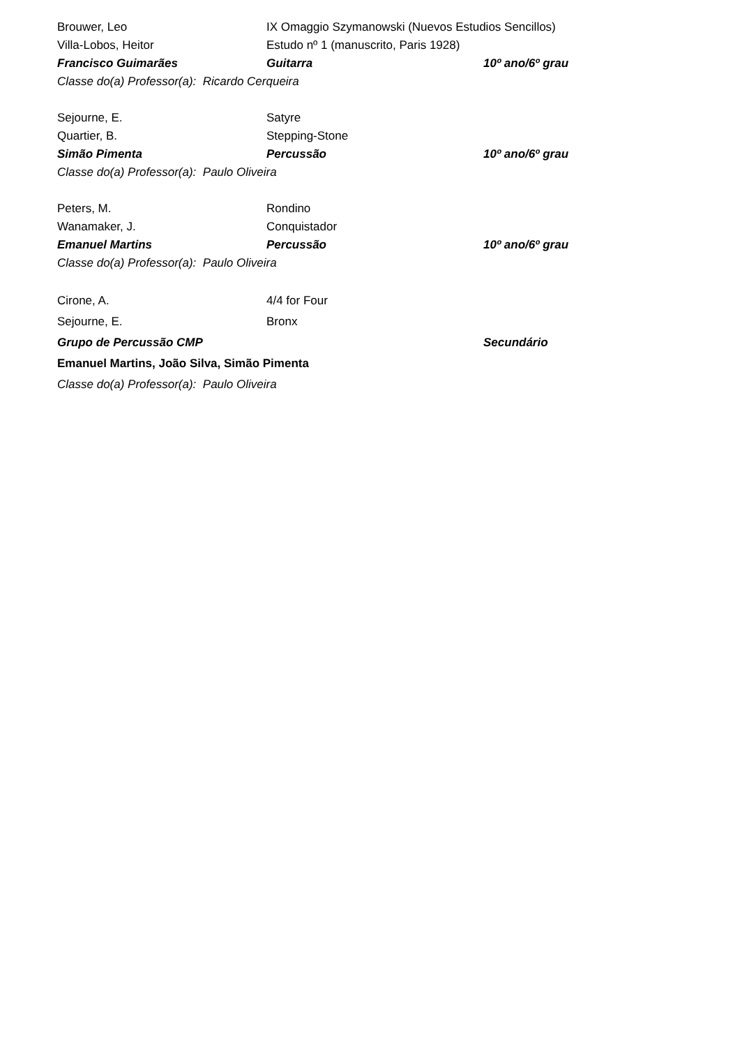Brouwer, Leo IX Omaggio Szymanowski (Nuevos Estudios Sencillos)
Villa-Lobos, Heitor Estudo nº 1 (manuscrito, Paris 1928)
Francisco Guimarães Guitarra 10º ano/6º grau
Classe do(a) Professor(a): Ricardo Cerqueira
Sejourne, E. Satyre
Quartier, B. Stepping-Stone
Simão Pimenta Percussão 10º ano/6º grau
Classe do(a) Professor(a): Paulo Oliveira
Peters, M. Rondino
Wanamaker, J. Conquistador
Emanuel Martins Percussão 10º ano/6º grau
Classe do(a) Professor(a): Paulo Oliveira
Cirone, A. 4/4 for Four
Sejourne, E. Bronx
Grupo de Percussão CMP Secundário
Emanuel Martins, João Silva, Simão Pimenta
Classe do(a) Professor(a): Paulo Oliveira